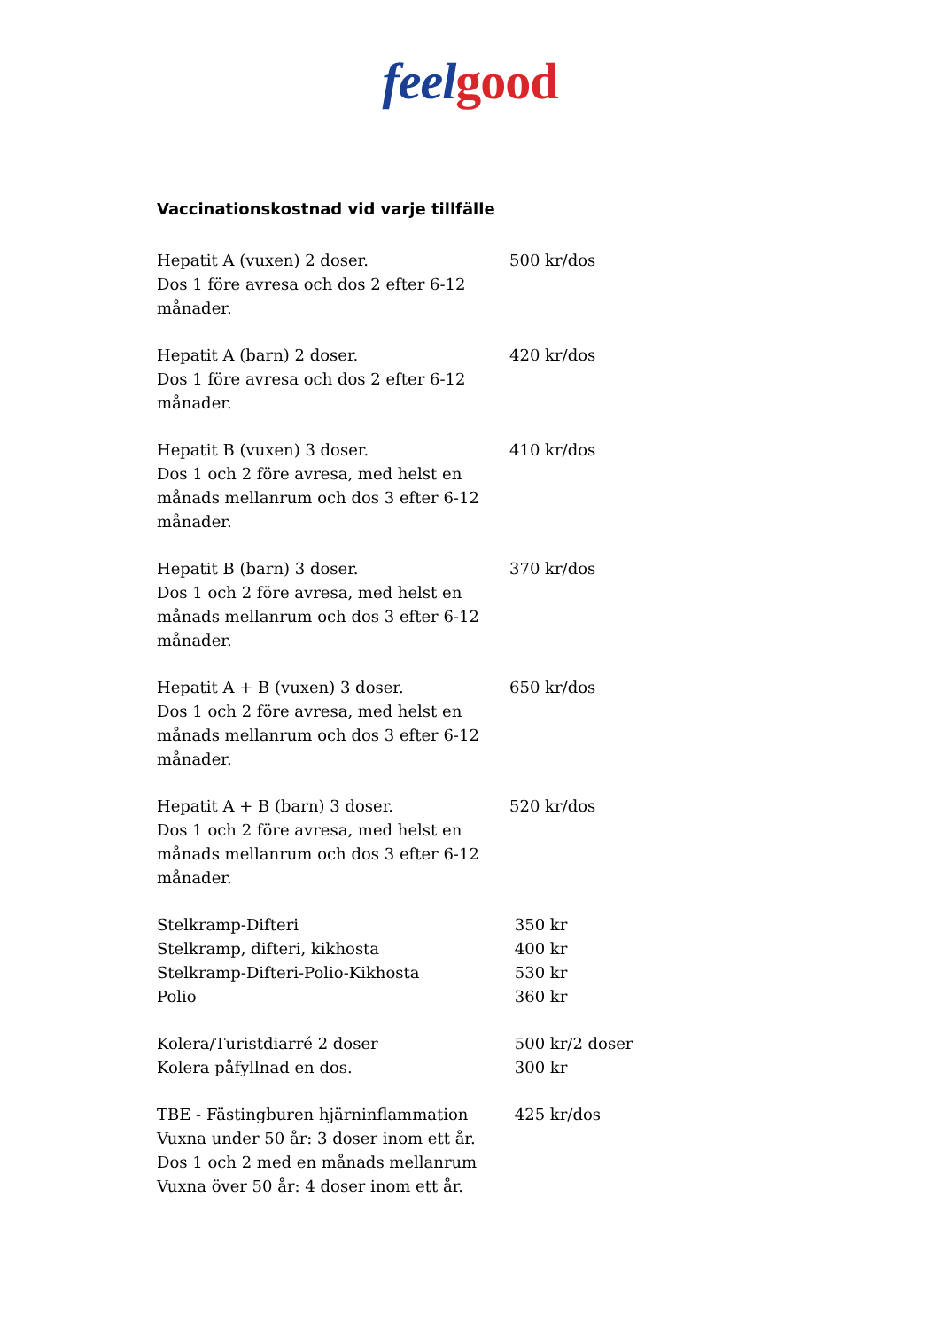feel good
Vaccinationskostnad vid varje tillfälle
| Hepatit A (vuxen) 2 doser. Dos 1 före avresa och dos 2 efter 6-12 månader. | 500 kr/dos |
| Hepatit A (barn) 2 doser. Dos 1 före avresa och dos 2 efter 6-12 månader. | 420 kr/dos |
| Hepatit B (vuxen) 3 doser. Dos 1 och 2 före avresa, med helst en månads mellanrum och dos 3 efter 6-12 månader. | 410 kr/dos |
| Hepatit B (barn) 3 doser. Dos 1 och 2 före avresa, med helst en månads mellanrum och dos 3 efter 6-12 månader. | 370 kr/dos |
| Hepatit A + B (vuxen) 3 doser. Dos 1 och 2 före avresa, med helst en månads mellanrum och dos 3 efter 6-12 månader. | 650 kr/dos |
| Hepatit A + B (barn) 3 doser. Dos 1 och 2 före avresa, med helst en månads mellanrum och dos 3 efter 6-12 månader. | 520 kr/dos |
| Stelkramp-Difteri Stelkramp, difteri, kikhosta Stelkramp-Difteri-Polio-Kikhosta Polio | 350 kr 400 kr 530 kr 360 kr |
| Kolera/Turistdiarré 2 doser Kolera påfyllnad en dos. | 500 kr/2 doser 300 kr |
| TBE - Fästingburen hjärninflammation Vuxna under 50 år: 3 doser inom ett år. Dos 1 och 2 med en månads mellanrum Vuxna över 50 år: 4 doser inom ett år. | 425 kr/dos |